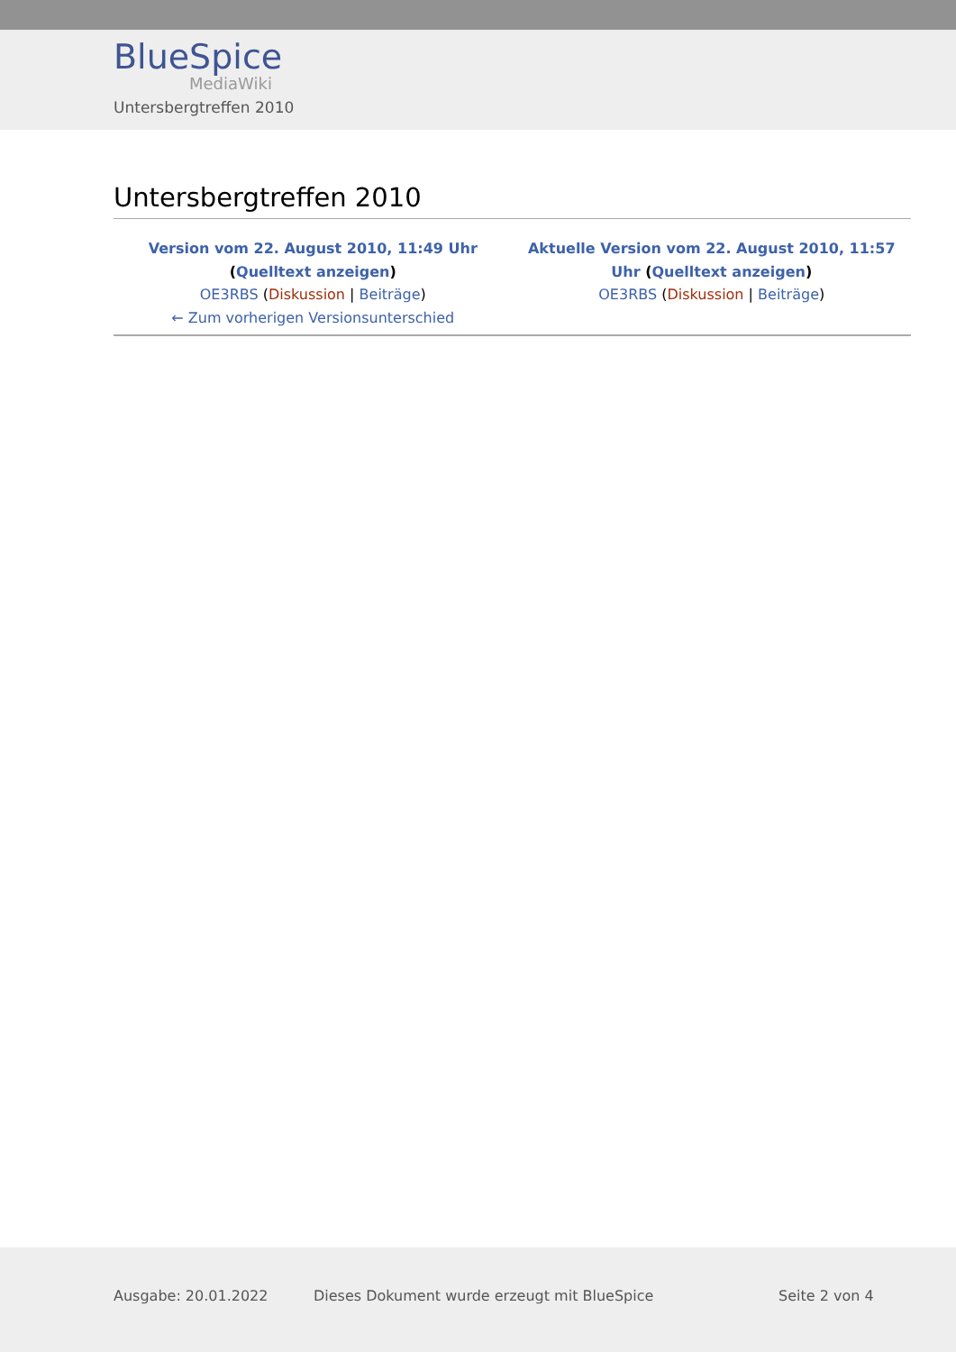BlueSpice
MediaWiki
Untersbergtreffen 2010
Untersbergtreffen 2010
| Version vom 22. August 2010, 11:49 Uhr ( Quelltext anzeigen ) OE3RBS ( Diskussion / Beiträge ) ← Zum vorherigen Versionsunterschied | Aktuelle Version vom 22. August 2010, 11:57 Uhr ( Quelltext anzeigen ) OE3RBS ( Diskussion / Beiträge ) |
Ausgabe: 20.01.2022 Dieses Dokument wurde erzeugt mit BlueSpice Seite 2 von 4